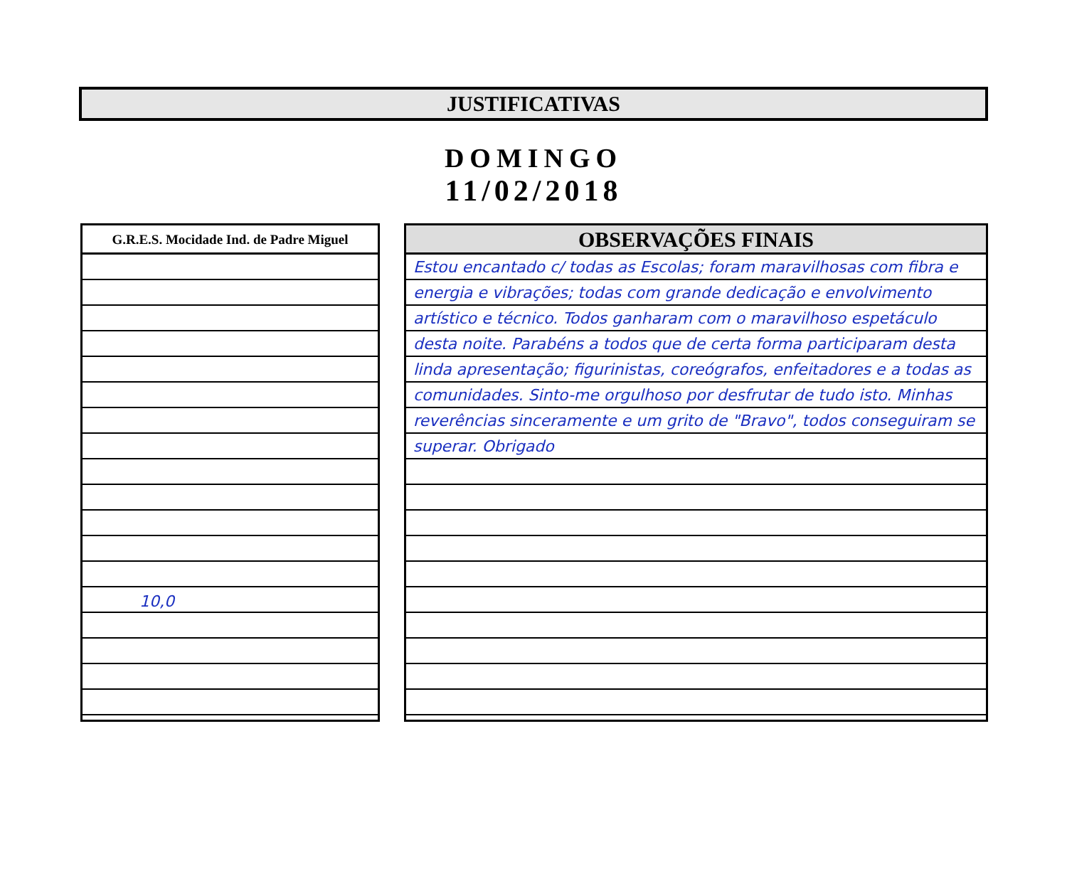JUSTIFICATIVAS
DOMINGO
11/02/2018
G.R.E.S. Mocidade Ind. de Padre Miguel
10,0
OBSERVAÇÕES FINAIS
Estou encantado c/ todas as Escolas; foram maravilhosas com fibra e energia e vibrações; todas com grande dedicação e envolvimento artístico e técnico. Todos ganharam com o maravilhoso espetáculo desta noite. Parabéns a todos que de certa forma participaram desta linda apresentação; figurinistas, coreógrafos, enfeitadores e a todas as comunidades. Sinto-me orgulhoso por desfrutar de tudo isto. Minhas reverências sinceramente e um grito de "Bravo", todos conseguiram se superar. Obrigado